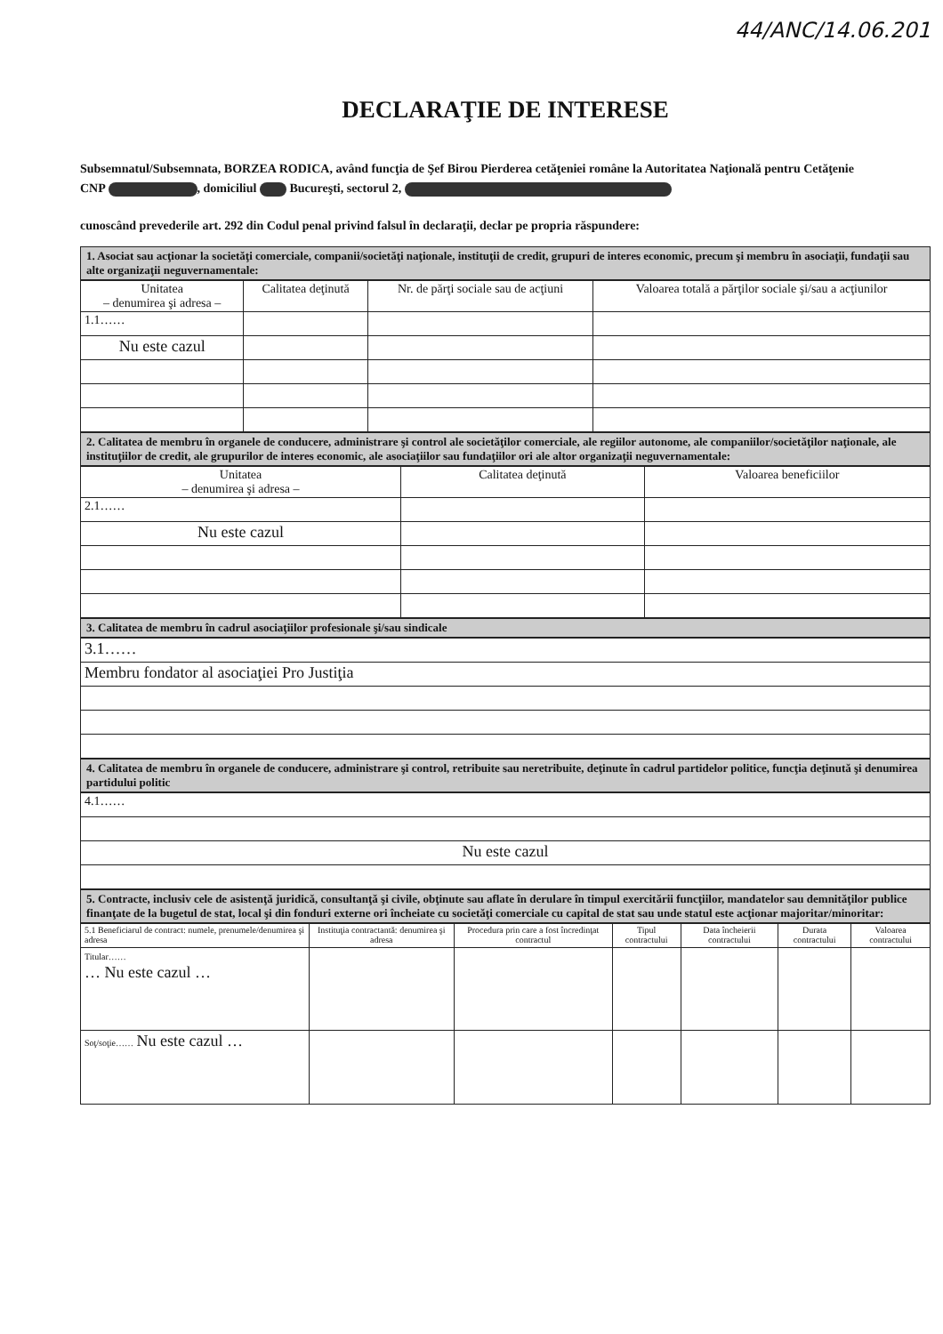44/ANC/14.06.201
DECLARAŢIE DE INTERESE
Subsemnatul/Subsemnata, BORZEA RODICA, având funcţia de Şef Birou Pierderea cetăţeniei române la Autoritatea Naţională pentru Cetăţenie
CNP , domiciliul Bucureşti, sectorul 2,
cunoscând prevederile art. 292 din Codul penal privind falsul în declaraţii, declar pe propria răspundere:
1. Asociat sau acţionar la societăţi comerciale, companii/societăţi naţionale, instituţii de credit, grupuri de interes economic, precum şi membru în asociaţii, fundaţii sau alte organizaţii neguvernamentale:
| Unitatea – denumirea şi adresa – | Calitatea deţinută | Nr. de părţi sociale sau de acţiuni | Valoarea totală a părţilor sociale şi/sau a acţiunilor |
| --- | --- | --- | --- |
| 1.1…… | | | |
| Nu este cazul | | | |
2. Calitatea de membru în organele de conducere, administrare şi control ale societăţilor comerciale, ale regiilor autonome, ale companiilor/societăţilor naţionale, ale instituţiilor de credit, ale grupurilor de interes economic, ale asociaţiilor sau fundaţiilor ori ale altor organizaţii neguvernamentale:
| Unitatea – denumirea şi adresa – | Calitatea deţinută | Valoarea beneficiilor |
| --- | --- | --- |
| 2.1…… | | |
| Nu este cazul | | |
3. Calitatea de membru în cadrul asociaţiilor profesionale şi/sau sindicale
| 3.1…… |
| Membru fondator al asociaţiei Pro Justiţia |
4. Calitatea de membru în organele de conducere, administrare şi control, retribuite sau neretribuite, deţinute în cadrul partidelor politice, funcţia deţinută şi denumirea partidului politic
| 4.1…… |
| Nu este cazul |
5. Contracte, inclusiv cele de asistenţă juridică, consultanţă şi civile, obţinute sau aflate în derulare în timpul exercitării funcţiilor, mandatelor sau demnităţilor publice finanţate de la bugetul de stat, local şi din fonduri externe ori încheiate cu societăţi comerciale cu capital de stat sau unde statul este acţionar majoritar/minoritar:
| 5.1 Beneficiarul de contract: numele, prenumele/denumirea şi adresa | Instituţia contractantă: denumirea şi adresa | Procedura prin care a fost încredinţat contractul | Tipul contractului | Data încheierii contractului | Durata contractului | Valoarea contractului |
| --- | --- | --- | --- | --- | --- | --- |
| Titular…… … Nu este cazul … | | | | | | |
| Soţ/soţie…… Nu este cazul … | | | | | | |